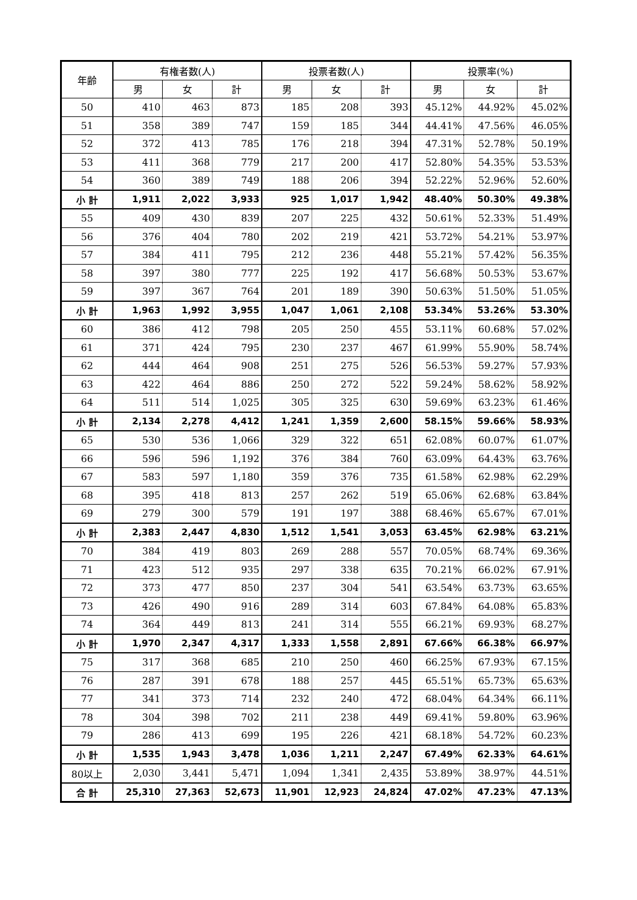| 年齢 | 有権者数(人) | | | 投票者数(人) | | | 投票率(%) | | |
| --- | --- | --- | --- | --- | --- | --- | --- | --- | --- |
| | 男 | 女 | 計 | 男 | 女 | 計 | 男 | 女 | 計 |
| 50 | 410 | 463 | 873 | 185 | 208 | 393 | 45.12% | 44.92% | 45.02% |
| 51 | 358 | 389 | 747 | 159 | 185 | 344 | 44.41% | 47.56% | 46.05% |
| 52 | 372 | 413 | 785 | 176 | 218 | 394 | 47.31% | 52.78% | 50.19% |
| 53 | 411 | 368 | 779 | 217 | 200 | 417 | 52.80% | 54.35% | 53.53% |
| 54 | 360 | 389 | 749 | 188 | 206 | 394 | 52.22% | 52.96% | 52.60% |
| 小 計 | 1,911 | 2,022 | 3,933 | 925 | 1,017 | 1,942 | 48.40% | 50.30% | 49.38% |
| 55 | 409 | 430 | 839 | 207 | 225 | 432 | 50.61% | 52.33% | 51.49% |
| 56 | 376 | 404 | 780 | 202 | 219 | 421 | 53.72% | 54.21% | 53.97% |
| 57 | 384 | 411 | 795 | 212 | 236 | 448 | 55.21% | 57.42% | 56.35% |
| 58 | 397 | 380 | 777 | 225 | 192 | 417 | 56.68% | 50.53% | 53.67% |
| 59 | 397 | 367 | 764 | 201 | 189 | 390 | 50.63% | 51.50% | 51.05% |
| 小 計 | 1,963 | 1,992 | 3,955 | 1,047 | 1,061 | 2,108 | 53.34% | 53.26% | 53.30% |
| 60 | 386 | 412 | 798 | 205 | 250 | 455 | 53.11% | 60.68% | 57.02% |
| 61 | 371 | 424 | 795 | 230 | 237 | 467 | 61.99% | 55.90% | 58.74% |
| 62 | 444 | 464 | 908 | 251 | 275 | 526 | 56.53% | 59.27% | 57.93% |
| 63 | 422 | 464 | 886 | 250 | 272 | 522 | 59.24% | 58.62% | 58.92% |
| 64 | 511 | 514 | 1,025 | 305 | 325 | 630 | 59.69% | 63.23% | 61.46% |
| 小 計 | 2,134 | 2,278 | 4,412 | 1,241 | 1,359 | 2,600 | 58.15% | 59.66% | 58.93% |
| 65 | 530 | 536 | 1,066 | 329 | 322 | 651 | 62.08% | 60.07% | 61.07% |
| 66 | 596 | 596 | 1,192 | 376 | 384 | 760 | 63.09% | 64.43% | 63.76% |
| 67 | 583 | 597 | 1,180 | 359 | 376 | 735 | 61.58% | 62.98% | 62.29% |
| 68 | 395 | 418 | 813 | 257 | 262 | 519 | 65.06% | 62.68% | 63.84% |
| 69 | 279 | 300 | 579 | 191 | 197 | 388 | 68.46% | 65.67% | 67.01% |
| 小 計 | 2,383 | 2,447 | 4,830 | 1,512 | 1,541 | 3,053 | 63.45% | 62.98% | 63.21% |
| 70 | 384 | 419 | 803 | 269 | 288 | 557 | 70.05% | 68.74% | 69.36% |
| 71 | 423 | 512 | 935 | 297 | 338 | 635 | 70.21% | 66.02% | 67.91% |
| 72 | 373 | 477 | 850 | 237 | 304 | 541 | 63.54% | 63.73% | 63.65% |
| 73 | 426 | 490 | 916 | 289 | 314 | 603 | 67.84% | 64.08% | 65.83% |
| 74 | 364 | 449 | 813 | 241 | 314 | 555 | 66.21% | 69.93% | 68.27% |
| 小 計 | 1,970 | 2,347 | 4,317 | 1,333 | 1,558 | 2,891 | 67.66% | 66.38% | 66.97% |
| 75 | 317 | 368 | 685 | 210 | 250 | 460 | 66.25% | 67.93% | 67.15% |
| 76 | 287 | 391 | 678 | 188 | 257 | 445 | 65.51% | 65.73% | 65.63% |
| 77 | 341 | 373 | 714 | 232 | 240 | 472 | 68.04% | 64.34% | 66.11% |
| 78 | 304 | 398 | 702 | 211 | 238 | 449 | 69.41% | 59.80% | 63.96% |
| 79 | 286 | 413 | 699 | 195 | 226 | 421 | 68.18% | 54.72% | 60.23% |
| 小 計 | 1,535 | 1,943 | 3,478 | 1,036 | 1,211 | 2,247 | 67.49% | 62.33% | 64.61% |
| 80以上 | 2,030 | 3,441 | 5,471 | 1,094 | 1,341 | 2,435 | 53.89% | 38.97% | 44.51% |
| 合 計 | 25,310 | 27,363 | 52,673 | 11,901 | 12,923 | 24,824 | 47.02% | 47.23% | 47.13% |